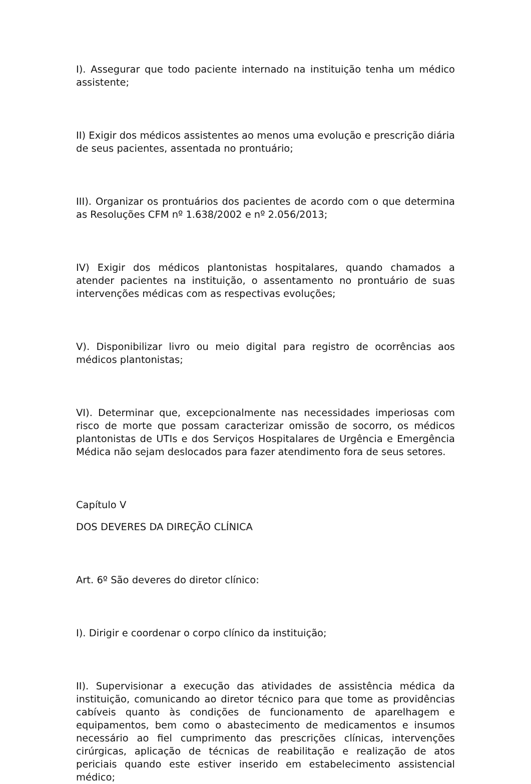I). Assegurar que todo paciente internado na instituição tenha um médico assistente;
II) Exigir dos médicos assistentes ao menos uma evolução e prescrição diária de seus pacientes, assentada no prontuário;
III). Organizar os prontuários dos pacientes de acordo com o que determina as Resoluções CFM nº 1.638/2002 e nº 2.056/2013;
IV) Exigir dos médicos plantonistas hospitalares, quando chamados a atender pacientes na instituição, o assentamento no prontuário de suas intervenções médicas com as respectivas evoluções;
V). Disponibilizar livro ou meio digital para registro de ocorrências aos médicos plantonistas;
VI). Determinar que, excepcionalmente nas necessidades imperiosas com risco de morte que possam caracterizar omissão de socorro, os médicos plantonistas de UTIs e dos Serviços Hospitalares de Urgência e Emergência Médica não sejam deslocados para fazer atendimento fora de seus setores.
Capítulo V
DOS DEVERES DA DIREÇÃO CLÍNICA
Art. 6º São deveres do diretor clínico:
I). Dirigir e coordenar o corpo clínico da instituição;
II). Supervisionar a execução das atividades de assistência médica da instituição, comunicando ao diretor técnico para que tome as providências cabíveis quanto às condições de funcionamento de aparelhagem e equipamentos, bem como o abastecimento de medicamentos e insumos necessário ao fiel cumprimento das prescrições clínicas, intervenções cirúrgicas, aplicação de técnicas de reabilitação e realização de atos periciais quando este estiver inserido em estabelecimento assistencial médico;